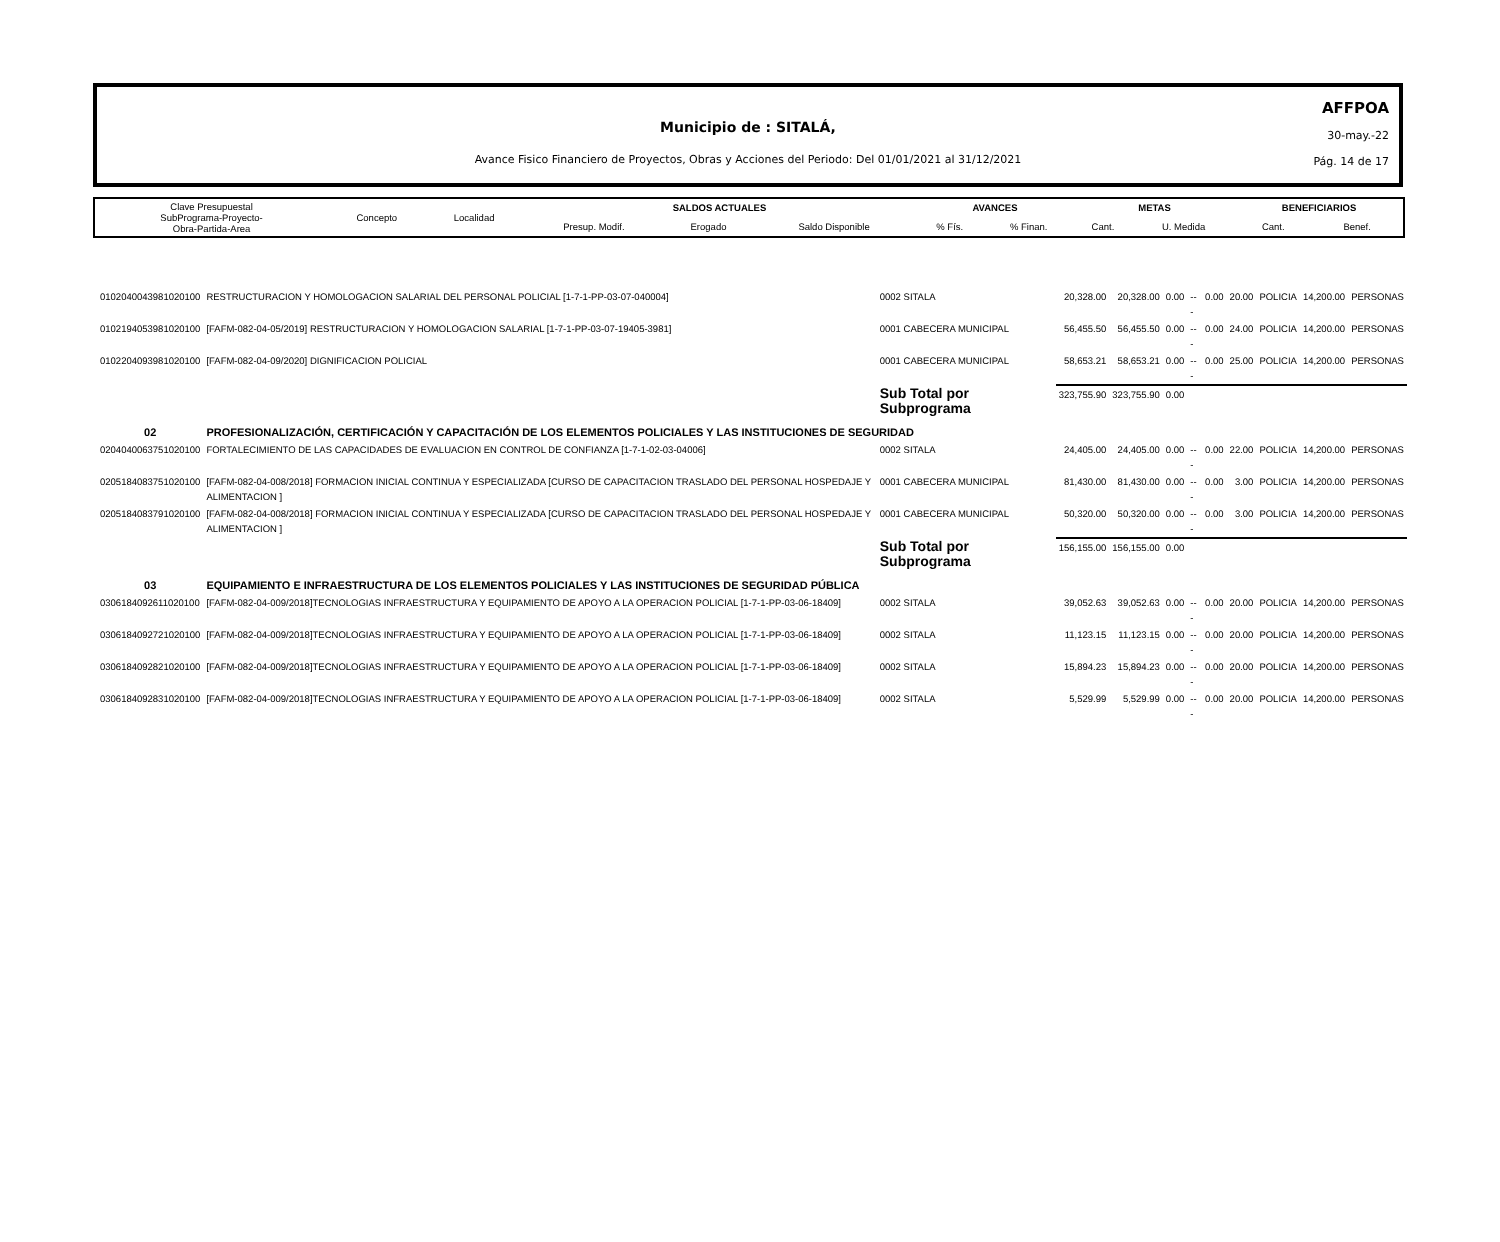Municipio de : SITALÁ,
Avance Fisico Financiero de Proyectos, Obras y Acciones del Periodo: Del 01/01/2021 al 31/12/2021
AFFPOA
30-may.-22
Pág. 14 de 17
| Clave Presupuestal SubPrograma-Proyecto- Obra-Partida-Area | Concepto | Localidad | SALDOS ACTUALES | | | AVANCES | | METAS | | BENEFICIARIOS | |
| | | | Presup. Modif. | Erogado | Saldo Disponible | % Fís. | % Finan. | Cant. | U. Medida | Cant. | Benef. |
| 0102040043981020100 | RESTRUCTURACION Y HOMOLOGACION SALARIAL DEL PERSONAL POLICIAL [1-7-1-PP-03-07-040004] | 0002 SITALA | 20,328.00 | 20,328.00 | 0.00 | --- | 0.00 | 20.00 | POLICIA | 14,200.00 | PERSONAS |
| 0102194053981020100 | [FAFM-082-04-05/2019] RESTRUCTURACION Y HOMOLOGACION SALARIAL [1-7-1-PP-03-07-19405-3981] | 0001 CABECERA MUNICIPAL | 56,455.50 | 56,455.50 | 0.00 | --- | 0.00 | 24.00 | POLICIA | 14,200.00 | PERSONAS |
| 0102204093981020100 | [FAFM-082-04-09/2020] DIGNIFICACION POLICIAL | 0001 CABECERA MUNICIPAL | 58,653.21 | 58,653.21 | 0.00 | --- | 0.00 | 25.00 | POLICIA | 14,200.00 | PERSONAS |
| | | Sub Total por Subprograma | 323,755.90 | 323,755.90 | 0.00 | | | | | | |
| 02 | PROFESIONALIZACIÓN, CERTIFICACIÓN Y CAPACITACIÓN DE LOS ELEMENTOS POLICIALES Y LAS INSTITUCIONES DE SEGURIDAD | | | | | | | | | | |
| 0204040063751020100 | FORTALECIMIENTO DE LAS CAPACIDADES DE EVALUACION EN CONTROL DE CONFIANZA [1-7-1-02-03-04006] | 0002 SITALA | 24,405.00 | 24,405.00 | 0.00 | --- | 0.00 | 22.00 | POLICIA | 14,200.00 | PERSONAS |
| 0205184083751020100 | [FAFM-082-04-008/2018] FORMACION INICIAL CONTINUA Y ESPECIALIZADA [CURSO DE CAPACITACION TRASLADO DEL PERSONAL HOSPEDAJE Y ALIMENTACION ] | 0001 CABECERA MUNICIPAL | 81,430.00 | 81,430.00 | 0.00 | --- | 0.00 | 3.00 | POLICIA | 14,200.00 | PERSONAS |
| 0205184083791020100 | [FAFM-082-04-008/2018] FORMACION INICIAL CONTINUA Y ESPECIALIZADA [CURSO DE CAPACITACION TRASLADO DEL PERSONAL HOSPEDAJE Y ALIMENTACION ] | 0001 CABECERA MUNICIPAL | 50,320.00 | 50,320.00 | 0.00 | --- | 0.00 | 3.00 | POLICIA | 14,200.00 | PERSONAS |
| | | Sub Total por Subprograma | 156,155.00 | 156,155.00 | 0.00 | | | | | | |
| 03 | EQUIPAMIENTO E INFRAESTRUCTURA DE LOS ELEMENTOS POLICIALES Y LAS INSTITUCIONES DE SEGURIDAD PÚBLICA | | | | | | | | | | |
| 0306184092611020100 | [FAFM-082-04-009/2018]TECNOLOGIAS INFRAESTRUCTURA Y EQUIPAMIENTO DE APOYO A LA OPERACION POLICIAL [1-7-1-PP-03-06-18409] | 0002 SITALA | 39,052.63 | 39,052.63 | 0.00 | --- | 0.00 | 20.00 | POLICIA | 14,200.00 | PERSONAS |
| 0306184092721020100 | [FAFM-082-04-009/2018]TECNOLOGIAS INFRAESTRUCTURA Y EQUIPAMIENTO DE APOYO A LA OPERACION POLICIAL [1-7-1-PP-03-06-18409] | 0002 SITALA | 11,123.15 | 11,123.15 | 0.00 | --- | 0.00 | 20.00 | POLICIA | 14,200.00 | PERSONAS |
| 0306184092821020100 | [FAFM-082-04-009/2018]TECNOLOGIAS INFRAESTRUCTURA Y EQUIPAMIENTO DE APOYO A LA OPERACION POLICIAL [1-7-1-PP-03-06-18409] | 0002 SITALA | 15,894.23 | 15,894.23 | 0.00 | --- | 0.00 | 20.00 | POLICIA | 14,200.00 | PERSONAS |
| 0306184092831020100 | [FAFM-082-04-009/2018]TECNOLOGIAS INFRAESTRUCTURA Y EQUIPAMIENTO DE APOYO A LA OPERACION POLICIAL [1-7-1-PP-03-06-18409] | 0002 SITALA | 5,529.99 | 5,529.99 | 0.00 | --- | 0.00 | 20.00 | POLICIA | 14,200.00 | PERSONAS |